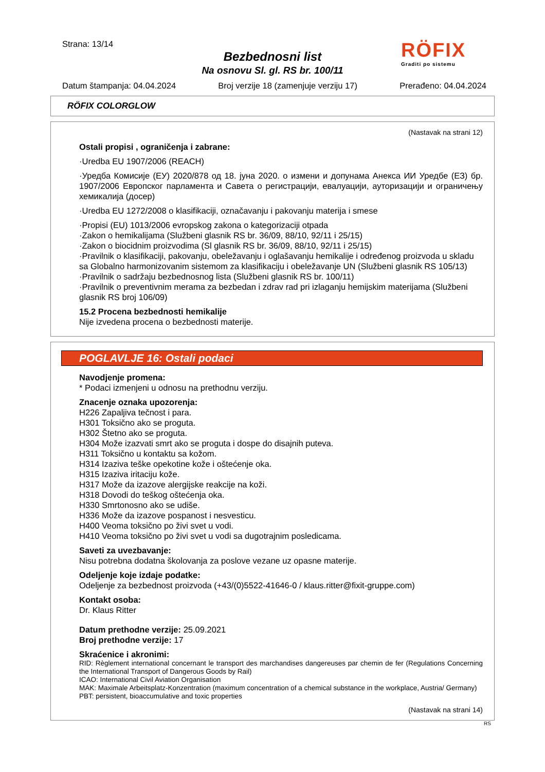Strana: 13/14
Bezbednosni list
Na osnovu Sl. gl. RS br. 100/11
RÖFIX
Graditi po sistemu
Datum štampanja: 04.04.2024 Broj verzije 18 (zamenjuje verziju 17) Prerađeno: 04.04.2024
RÖFIX COLORGLOW
(Nastavak na strani 12)
Ostali propisi , ograničenja i zabrane:
·Uredba EU 1907/2006 (REACH)
·Уредба Комисије (ЕУ) 2020/878 од 18. јуна 2020. о измени и допунама Анекса ИИ Уредбе (ЕЗ) бр. 1907/2006 Европског парламента и Савета о регистрацији, евалуацији, ауторизацији и ограничењу хемикалија (досер)
·Uredba EU 1272/2008 o klasifikaciji, označavanju i pakovanju materija i smese
·Propisi (EU) 1013/2006 evropskog zakona o kategorizaciji otpada
·Zakon o hemikalijama (Službeni glasnik RS br. 36/09, 88/10, 92/11 i 25/15)
·Zakon o biocidnim proizvodima (Sl glasnik RS br. 36/09, 88/10, 92/11 i 25/15)
·Pravilnik o klasifikaciji, pakovanju, obeležavanju i oglašavanju hemikalije i određenog proizvoda u skladu sa Globalno harmonizovanim sistemom za klasifikaciju i obeležavanje UN (Službeni glasnik RS 105/13)
·Pravilnik o sadržaju bezbednosnog lista (Službeni glasnik RS br. 100/11)
·Pravilnik o preventivnim merama za bezbedan i zdrav rad pri izlaganju hemijskim materijama (Službeni glasnik RS broj 106/09)
15.2 Procena bezbednosti hemikalije
Nije izvedena procena o bezbednosti materije.
POGLAVLJE 16: Ostali podaci
Navodjenje promena:
* Podaci izmenjeni u odnosu na prethodnu verziju.
Znacenje oznaka upozorenja:
H226 Zapaljiva tečnost i para.
H301 Toksično ako se proguta.
H302 Štetno ako se proguta.
H304 Može izazvati smrt ako se proguta i dospe do disajnih puteva.
H311 Toksično u kontaktu sa kožom.
H314 Izaziva teške opekotine kože i oštećenje oka.
H315 Izaziva iritaciju kože.
H317 Može da izazove alergijske reakcije na koži.
H318 Dovodi do teškog oštećenja oka.
H330 Smrtonosno ako se udiše.
H336 Može da izazove pospanost i nesvesticu.
H400 Veoma toksično po živi svet u vodi.
H410 Veoma toksično po živi svet u vodi sa dugotrajnim posledicama.
Saveti za uvezbavanje:
Nisu potrebna dodatna školovanja za poslove vezane uz opasne materije.
Odeljenje koje izdaje podatke:
Odeljenje za bezbednost proizvoda (+43/(0)5522-41646-0 / klaus.ritter@fixit-gruppe.com)
Kontakt osoba:
Dr. Klaus Ritter
Datum prethodne verzije: 25.09.2021
Broj prethodne verzije: 17
Skraćenice i akronimi:
RID: Règlement international concernant le transport des marchandises dangereuses par chemin de fer (Regulations Concerning the International Transport of Dangerous Goods by Rail)
ICAO: International Civil Aviation Organisation
MAK: Maximale Arbeitsplatz-Konzentration (maximum concentration of a chemical substance in the workplace, Austria/ Germany)
PBT: persistent, bioaccumulative and toxic properties
(Nastavak na strani 14)
RS